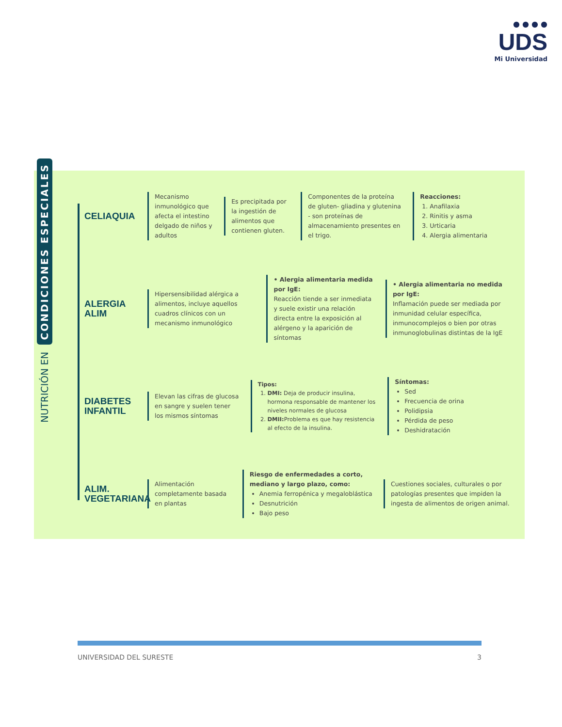● ● ● ●
UDS
Mi Universidad
NUTRICIÓN EN CONDICIONES ESPECIALES
CELIAQUIA
Mecanismo inmunológico que afecta el intestino delgado de niños y adultos
Es precipitada por la ingestión de alimentos que contienen gluten.
Componentes de la proteína de gluten- gliadina y glutenina - son proteínas de almacenamiento presentes en el trigo.
Reacciones:
1. Anafilaxia
2. Rinitis y asma
3. Urticaria
4. Alergia alimentaria
ALERGIA ALIM
Hipersensibilidad alérgica a alimentos, incluye aquellos cuadros clínicos con un mecanismo inmunológico
• Alergia alimentaria medida por IgE:
Reacción tiende a ser inmediata y suele existir una relación directa entre la exposición al alérgeno y la aparición de síntomas
• Alergia alimentaria no medida por IgE:
Inflamación puede ser mediada por inmunidad celular específica, inmunocomplejos o bien por otras inmunoglobulinas distintas de la IgE
DIABETES INFANTIL
Elevan las cifras de glucosa en sangre y suelen tener los mismos síntomas
Tipos:
1. DMI: Deja de producir insulina, hormona responsable de mantener los niveles normales de glucosa
2. DMII: Problema es que hay resistencia al efecto de la insulina.
Síntomas:
Sed
Frecuencia de orina
Polidipsia
Pérdida de peso
Deshidratación
ALIM. VEGETARIANA
Alimentación completamente basada en plantas
Riesgo de enfermedades a corto, mediano y largo plazo, como:
Anemia ferropénica y megaloblástica
Desnutrición
Bajo peso
Cuestiones sociales, culturales o por patologías presentes que impiden la ingesta de alimentos de origen animal.
UNIVERSIDAD DEL SURESTE 3